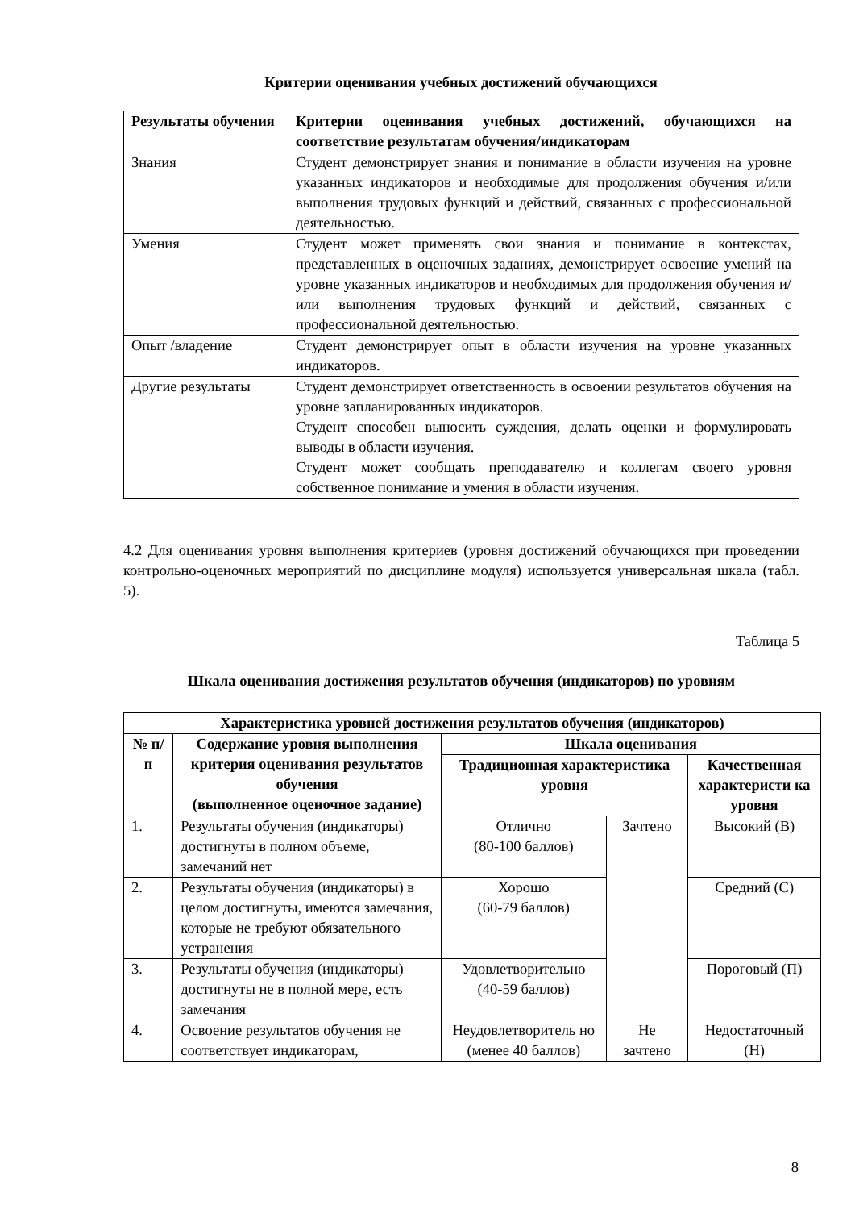Критерии оценивания учебных достижений обучающихся
| Результаты обучения | Критерии оценивания учебных достижений, обучающихся на соответствие результатам обучения/индикаторам |
| --- | --- |
| Знания | Студент демонстрирует знания и понимание в области изучения на уровне указанных индикаторов и необходимые для продолжения обучения и/или выполнения трудовых функций и действий, связанных с профессиональной деятельностью. |
| Умения | Студент может применять свои знания и понимание в контекстах, представленных в оценочных заданиях, демонстрирует освоение умений на уровне указанных индикаторов и необходимых для продолжения обучения и/или выполнения трудовых функций и действий, связанных с профессиональной деятельностью. |
| Опыт /владение | Студент демонстрирует опыт в области изучения на уровне указанных индикаторов. |
| Другие результаты | Студент демонстрирует ответственность в освоении результатов обучения на уровне запланированных индикаторов. Студент способен выносить суждения, делать оценки и формулировать выводы в области изучения. Студент может сообщать преподавателю и коллегам своего уровня собственное понимание и умения в области изучения. |
4.2 Для оценивания уровня выполнения критериев (уровня достижений обучающихся при проведении контрольно-оценочных мероприятий по дисциплине модуля) используется универсальная шкала (табл. 5).
Таблица 5
Шкала оценивания достижения результатов обучения (индикаторов) по уровням
| Характеристика уровней достижения результатов обучения (индикаторов) | | | | |
| --- | --- | --- | --- | --- |
| № п/п | Содержание уровня выполнения критерия оценивания результатов обучения (выполненное оценочное задание) | Шкала оценивания | | |
| | | Традиционная характеристика уровня | | Качественная характеристи ка уровня |
| 1. | Результаты обучения (индикаторы) достигнуты в полном объеме, замечаний нет | Отлично (80-100 баллов) | Зачтено | Высокий (В) |
| 2. | Результаты обучения (индикаторы) в целом достигнуты, имеются замечания, которые не требуют обязательного устранения | Хорошо (60-79 баллов) | | Средний (С) |
| 3. | Результаты обучения (индикаторы) достигнуты не в полной мере, есть замечания | Удовлетворительно (40-59 баллов) | | Пороговый (П) |
| 4. | Освоение результатов обучения не соответствует индикаторам, | Неудовлетворитель но (менее 40 баллов) | Не зачтено | Недостаточный (Н) |
8